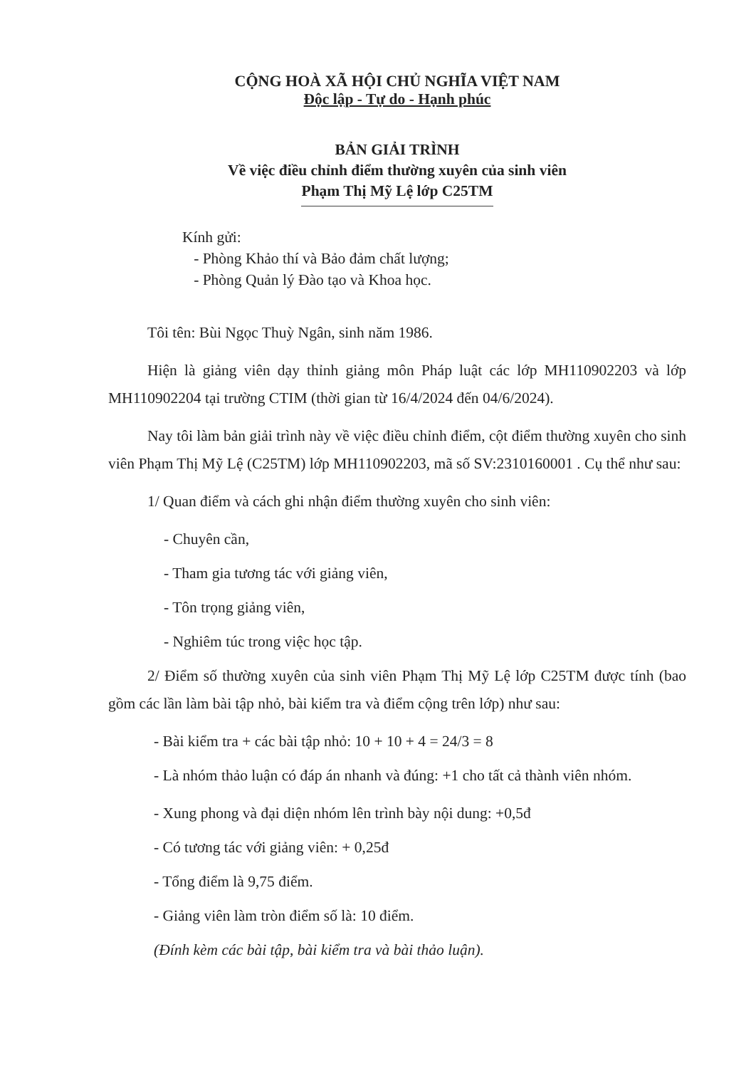CỘNG HOÀ XÃ HỘI CHỦ NGHĨA VIỆT NAM
Độc lập - Tự do - Hạnh phúc
BẢN GIẢI TRÌNH
Về việc điều chỉnh điểm thường xuyên của sinh viên
Phạm Thị Mỹ Lệ lớp C25TM
Kính gửi:
- Phòng Khảo thí và Bảo đảm chất lượng;
- Phòng Quản lý Đào tạo và Khoa học.
Tôi tên: Bùi Ngọc Thuỳ Ngân, sinh năm 1986.
Hiện là giảng viên dạy thỉnh giảng môn Pháp luật các lớp MH110902203 và lớp MH110902204 tại trường CTIM (thời gian từ 16/4/2024 đến 04/6/2024).
Nay tôi làm bản giải trình này về việc điều chỉnh điểm, cột điểm thường xuyên cho sinh viên Phạm Thị Mỹ Lệ (C25TM) lớp MH110902203, mã số SV:2310160001 . Cụ thể như sau:
1/ Quan điểm và cách ghi nhận điểm thường xuyên cho sinh viên:
- Chuyên cần,
- Tham gia tương tác với giảng viên,
- Tôn trọng giảng viên,
- Nghiêm túc trong việc học tập.
2/ Điểm số thường xuyên của sinh viên Phạm Thị Mỹ Lệ lớp C25TM được tính (bao gồm các lần làm bài tập nhỏ, bài kiểm tra và điểm cộng trên lớp) như sau:
- Bài kiểm tra + các bài tập nhỏ: 10 + 10 + 4 = 24/3 = 8
- Là nhóm thảo luận có đáp án nhanh và đúng: +1 cho tất cả thành viên nhóm.
- Xung phong và đại diện nhóm lên trình bày nội dung: +0,5đ
- Có tương tác với giảng viên: + 0,25đ
- Tổng điểm là 9,75 điểm.
- Giảng viên làm tròn điểm số là: 10 điểm.
(Đính kèm các bài tập, bài kiểm tra và bài thảo luận).